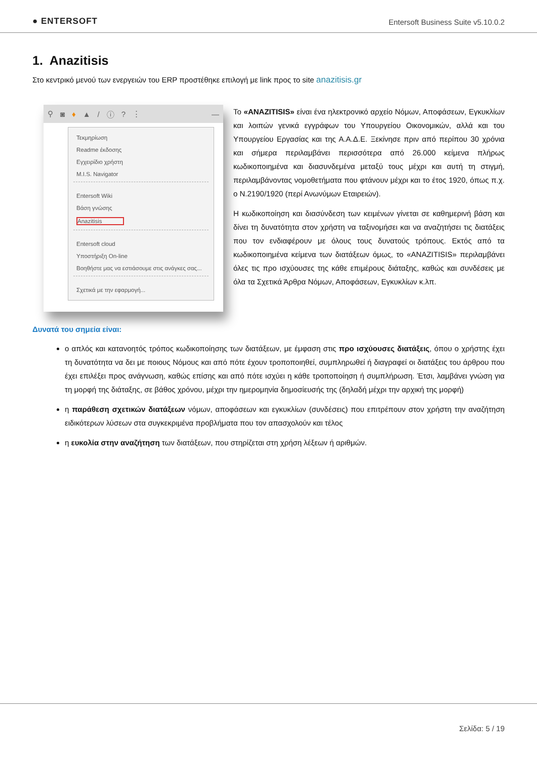● ENTERSOFT
Entersoft Business Suite v5.10.0.2
1. Anazitisis
Στο κεντρικό μενού των ενεργειών του ERP προστέθηκε επιλογή με link προς το site anazitisis.gr
⚲ ◙ ♦ ▲ / ⓘ? ⋮ —
Τεκμηρίωση
Readme έκδοσης
Εγχειρίδιο χρήστη
M.I.S. Navigator
Entersoft Wiki
Βάση γνώσης
Anazitisis
Entersoft cloud
Υποστήριξη On-line
Βοηθήστε μας να εστιάσουμε στις ανάγκες σας...
Σχετικά με την εφαρμογή...
Το «ANAZITISIS» είναι ένα ηλεκτρονικό αρχείο Νόμων, Αποφάσεων, Εγκυκλίων και λοιπών γενικά εγγράφων του Υπουργείου Οικονομικών, αλλά και του Υπουργείου Εργασίας και της Α.Α.Δ.Ε. Ξεκίνησε πριν από περίπου 30 χρόνια και σήμερα περιλαμβάνει περισσότερα από 26.000 κείμενα πλήρως κωδικοποιημένα και διασυνδεμένα μεταξύ τους μέχρι και αυτή τη στιγμή, περιλαμβάνοντας νομοθετήματα που φτάνουν μέχρι και το έτος 1920, όπως π.χ. ο Ν.2190/1920 (περί Ανωνύμων Εταιρειών).
Η κωδικοποίηση και διασύνδεση των κειμένων γίνεται σε καθημερινή βάση και δίνει τη δυνατότητα στον χρήστη να ταξινομήσει και να αναζητήσει τις διατάξεις που τον ενδιαφέρουν με όλους τους δυνατούς τρόπους. Εκτός από τα κωδικοποιημένα κείμενα των διατάξεων όμως, το «ANAZITISIS» περιλαμβάνει όλες τις προ ισχύουσες της κάθε επιμέρους διάταξης, καθώς και συνδέσεις με όλα τα Σχετικά Άρθρα Νόμων, Αποφάσεων, Εγκυκλίων κ.λπ.
Δυνατά του σημεία είναι:
ο απλός και κατανοητός τρόπος κωδικοποίησης των διατάξεων, με έμφαση στις προ ισχύουσες διατάξεις, όπου ο χρήστης έχει τη δυνατότητα να δει με ποιους Νόμους και από πότε έχουν τροποποιηθεί, συμπληρωθεί ή διαγραφεί οι διατάξεις του άρθρου που έχει επιλέξει προς ανάγνωση, καθώς επίσης και από πότε ισχύει η κάθε τροποποίηση ή συμπλήρωση. Έτσι, λαμβάνει γνώση για τη μορφή της διάταξης, σε βάθος χρόνου, μέχρι την ημερομηνία δημοσίευσής της (δηλαδή μέχρι την αρχική της μορφή)
η παράθεση σχετικών διατάξεων νόμων, αποφάσεων και εγκυκλίων (συνδέσεις) που επιτρέπουν στον χρήστη την αναζήτηση ειδικότερων λύσεων στα συγκεκριμένα προβλήματα που τον απασχολούν και τέλος
η ευκολία στην αναζήτηση των διατάξεων, που στηρίζεται στη χρήση λέξεων ή αριθμών.
Σελίδα: 5 / 19